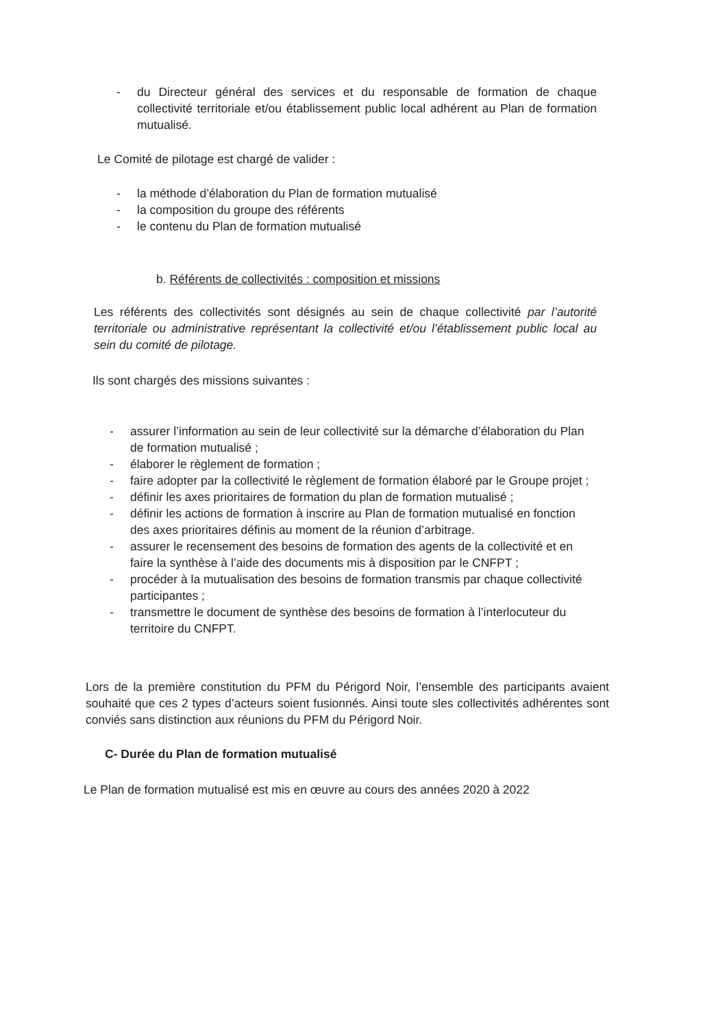- du Directeur général des services et du responsable de formation de chaque collectivité territoriale et/ou établissement public local adhérent au Plan de formation mutualisé.
Le Comité de pilotage est chargé de valider :
- la méthode d’élaboration du Plan de formation mutualisé
- la composition du groupe des référents
- le contenu du Plan de formation mutualisé
b. Référents de collectivités : composition et missions
Les référents des collectivités sont désignés au sein de chaque collectivité par l’autorité territoriale ou administrative représentant la collectivité et/ou l’établissement public local au sein du comité de pilotage.
Ils sont chargés des missions suivantes :
- assurer l’information au sein de leur collectivité sur la démarche d’élaboration du Plan de formation mutualisé ;
- élaborer le règlement de formation ;
- faire adopter par la collectivité le règlement de formation élaboré par le Groupe projet ;
- définir les axes prioritaires de formation du plan de formation mutualisé ;
- définir les actions de formation à inscrire au Plan de formation mutualisé en fonction des axes prioritaires définis au moment de la réunion d’arbitrage.
- assurer le recensement des besoins de formation des agents de la collectivité et en faire la synthèse à l’aide des documents mis à disposition par le CNFPT ;
- procéder à la mutualisation des besoins de formation transmis par chaque collectivité participantes ;
- transmettre le document de synthèse des besoins de formation à l’interlocuteur du territoire du CNFPT.
Lors de la première constitution du PFM du Périgord Noir, l’ensemble des participants avaient souhaité que ces 2 types d’acteurs soient fusionnés. Ainsi toute sles collectivités adhérentes sont conviés sans distinction aux réunions du PFM du Périgord Noir.
C- Durée du Plan de formation mutualisé
Le Plan de formation mutualisé est mis en œuvre au cours des années 2020 à 2022